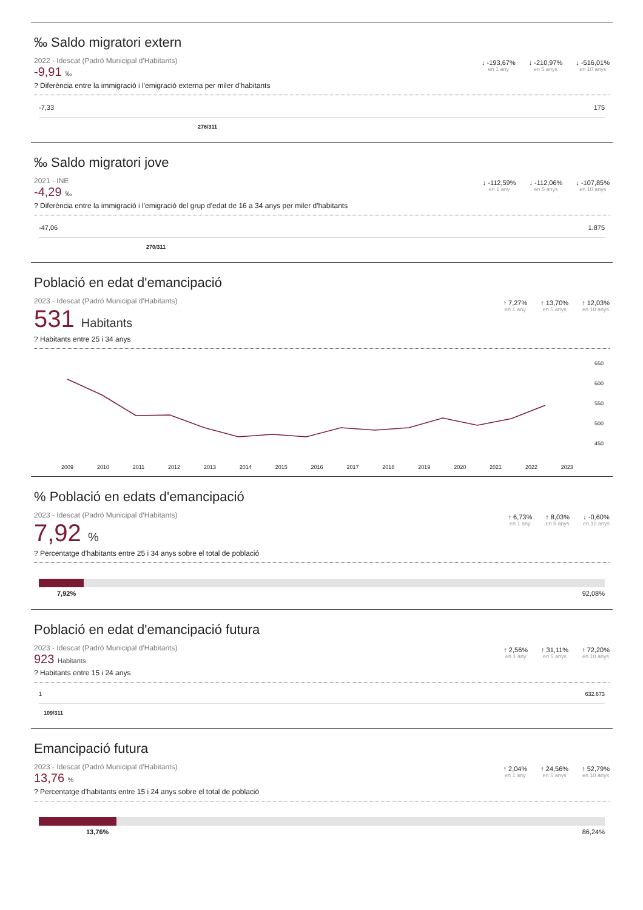‰ Saldo migratori extern
2022 - Idescat (Padró Municipal d'Habitants)
-9,91 ‰
? Diferència entre la immigració i l'emigració externa per miler d'habitants
↓ -193,67%
en 1 any
↓ -210,97%
en 5 anys
↓ -516,01%
en 10 anys
-7,33 175
276/311
‰ Saldo migratori jove
2021 - INE
-4,29 ‰
? Diferència entre la immigració i l'emigració del grup d'edat de 16 a 34 anys per miler d'habitants
↓ -112,59%
en 1 any
↓ -112,06%
en 5 anys
↓ -107,85%
en 10 anys
-47,06 1.875
270/311
Població en edat d'emancipació
2023 - Idescat (Padró Municipal d'Habitants)
531 Habitants
? Habitants entre 25 i 34 anys
↑ 7,27%
en 1 any
↑ 13,70%
en 5 anys
↑ 12,03%
en 10 anys
650
600
550
500
450
2009 2010 2011 2012 2013 2014 2015 2016 2017 2018 2019 2020 2021 2022 2023
% Població en edats d'emancipació
2023 - Idescat (Padró Municipal d'Habitants)
7,92 %
? Percentatge d'habitants entre 25 i 34 anys sobre el total de població
↑ 6,73%
en 1 any
↑ 8,03%
en 5 anys
↓ -0,60%
en 10 anys
7,92% 92,08%
Població en edat d'emancipació futura
2023 - Idescat (Padró Municipal d'Habitants)
923 Habitants
? Habitants entre 15 i 24 anys
↑ 2,56%
en 1 any
↑ 31,11%
en 5 anys
↑ 72,20%
en 10 anys
1 632.673
109/311
Emancipació futura
2023 - Idescat (Padró Municipal d'Habitants)
13,76 %
? Percentatge d'habitants entre 15 i 24 anys sobre el total de població
↑ 2,04%
en 1 any
↑ 24,56%
en 5 anys
↑ 52,79%
en 10 anys
13,76% 86,24%